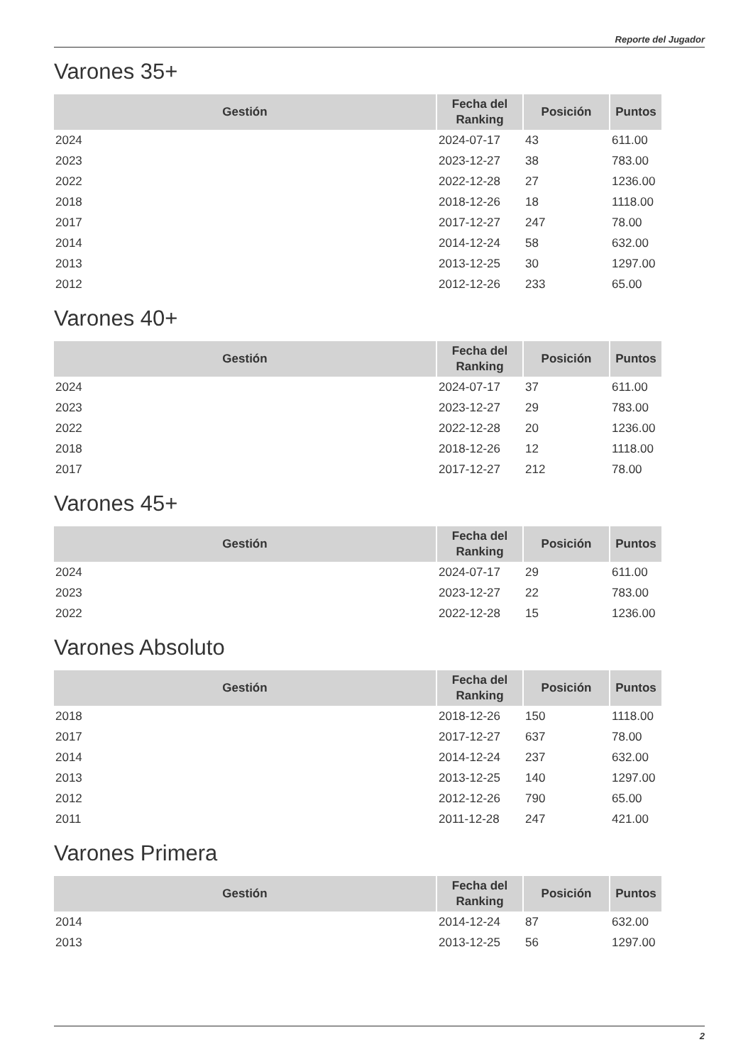Reporte del Jugador
Varones 35+
| Gestión | Fecha del Ranking | Posición | Puntos |
| --- | --- | --- | --- |
| 2024 | 2024-07-17 | 43 | 611.00 |
| 2023 | 2023-12-27 | 38 | 783.00 |
| 2022 | 2022-12-28 | 27 | 1236.00 |
| 2018 | 2018-12-26 | 18 | 1118.00 |
| 2017 | 2017-12-27 | 247 | 78.00 |
| 2014 | 2014-12-24 | 58 | 632.00 |
| 2013 | 2013-12-25 | 30 | 1297.00 |
| 2012 | 2012-12-26 | 233 | 65.00 |
Varones 40+
| Gestión | Fecha del Ranking | Posición | Puntos |
| --- | --- | --- | --- |
| 2024 | 2024-07-17 | 37 | 611.00 |
| 2023 | 2023-12-27 | 29 | 783.00 |
| 2022 | 2022-12-28 | 20 | 1236.00 |
| 2018 | 2018-12-26 | 12 | 1118.00 |
| 2017 | 2017-12-27 | 212 | 78.00 |
Varones 45+
| Gestión | Fecha del Ranking | Posición | Puntos |
| --- | --- | --- | --- |
| 2024 | 2024-07-17 | 29 | 611.00 |
| 2023 | 2023-12-27 | 22 | 783.00 |
| 2022 | 2022-12-28 | 15 | 1236.00 |
Varones Absoluto
| Gestión | Fecha del Ranking | Posición | Puntos |
| --- | --- | --- | --- |
| 2018 | 2018-12-26 | 150 | 1118.00 |
| 2017 | 2017-12-27 | 637 | 78.00 |
| 2014 | 2014-12-24 | 237 | 632.00 |
| 2013 | 2013-12-25 | 140 | 1297.00 |
| 2012 | 2012-12-26 | 790 | 65.00 |
| 2011 | 2011-12-28 | 247 | 421.00 |
Varones Primera
| Gestión | Fecha del Ranking | Posición | Puntos |
| --- | --- | --- | --- |
| 2014 | 2014-12-24 | 87 | 632.00 |
| 2013 | 2013-12-25 | 56 | 1297.00 |
2